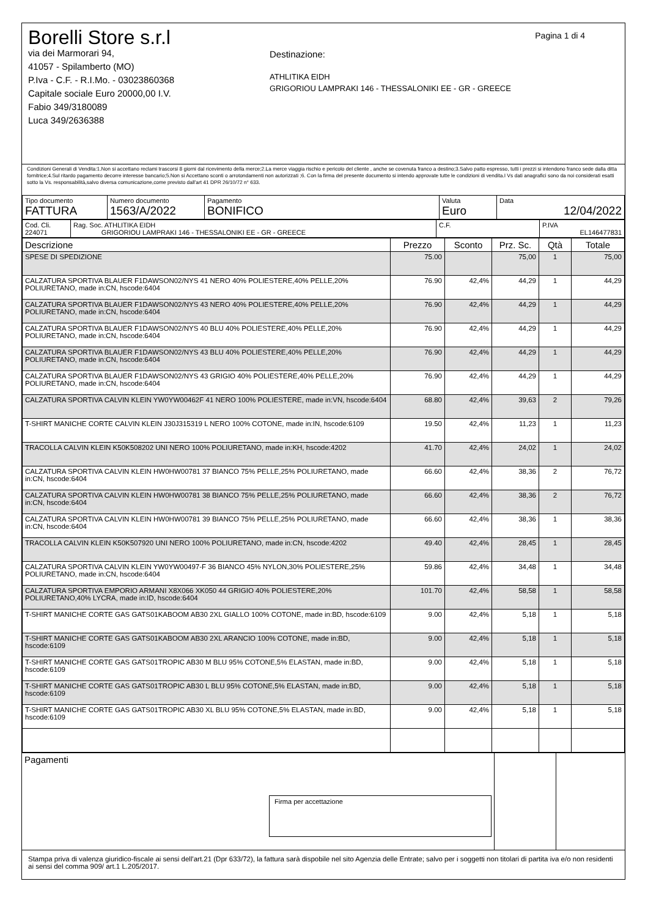Pagina 1 di 4
Borelli Store s.r.l
via dei Marmorari 94,
41057 - Spilamberto (MO)
P.Iva - C.F. - R.I.Mo. - 03023860368
Capitale sociale Euro 20000,00 I.V.
Fabio 349/3180089
Luca 349/2636388
Destinazione:
ATHLITIKA EIDH
GRIGORIOU LAMPRAKI 146 - THESSALONIKI EE - GR - GREECE
Condizioni Generali di Vendita:1.Non si accettano reclami trascorsi 8 giorni dal ricevimento della merce;2.La merce viaggia rischio e pericolo del cliente , anche se covenuta franco a destino;3.Salvo patto espresso, tutti i prezzi si intendono franco sede dalla ditta fornitrice;4.Sul ritardo pagamento decorre interesse bancario;5.Non si Accettano sconti o arrotondamenti non autorizzati ;6. Con la firma del presente documento si intendo approvate tutte le condizioni di vendita.I Vs dati anagrafici sono da noi considerati esatti sotto la Vs. responsabilità,salvo diversa comunicazione,come previsto dall'art 41 DPR 26/10/72 n° 633.
| Tipo documento FATTURA | Numero documento 1563/A/2022 | Pagamento BONIFICO | Valuta Euro | Data 12/04/2022 |
| Cod. Cli. 224071 | Rag. Soc. ATHLITIKA EIDH GRIGORIOU LAMPRAKI 146 - THESSALONIKI EE - GR - GREECE | C.F. | P.IVA EL146477831 |
| Descrizione | Prezzo | Sconto | Prz. Sc. | Qtà | Totale |
| --- | --- | --- | --- | --- | --- |
| SPESE DI SPEDIZIONE | 75.00 | | 75,00 | 1 | 75,00 |
| CALZATURA SPORTIVA BLAUER F1DAWSON02/NYS 41 NERO 40% POLIESTERE,40% PELLE,20% POLIURETANO, made in:CN, hscode:6404 | 76.90 | 42,4% | 44,29 | 1 | 44,29 |
| CALZATURA SPORTIVA BLAUER F1DAWSON02/NYS 43 NERO 40% POLIESTERE,40% PELLE,20% POLIURETANO, made in:CN, hscode:6404 | 76.90 | 42,4% | 44,29 | 1 | 44,29 |
| CALZATURA SPORTIVA BLAUER F1DAWSON02/NYS 40 BLU 40% POLIESTERE,40% PELLE,20% POLIURETANO, made in:CN, hscode:6404 | 76.90 | 42,4% | 44,29 | 1 | 44,29 |
| CALZATURA SPORTIVA BLAUER F1DAWSON02/NYS 43 BLU 40% POLIESTERE,40% PELLE,20% POLIURETANO, made in:CN, hscode:6404 | 76.90 | 42,4% | 44,29 | 1 | 44,29 |
| CALZATURA SPORTIVA BLAUER F1DAWSON02/NYS 43 GRIGIO 40% POLIESTERE,40% PELLE,20% POLIURETANO, made in:CN, hscode:6404 | 76.90 | 42,4% | 44,29 | 1 | 44,29 |
| CALZATURA SPORTIVA CALVIN KLEIN YW0YW00462F 41 NERO 100% POLIESTERE, made in:VN, hscode:6404 | 68.80 | 42,4% | 39,63 | 2 | 79,26 |
| T-SHIRT MANICHE CORTE CALVIN KLEIN J30J315319 L NERO 100% COTONE, made in:IN, hscode:6109 | 19.50 | 42,4% | 11,23 | 1 | 11,23 |
| TRACOLLA CALVIN KLEIN K50K508202 UNI NERO 100% POLIURETANO, made in:KH, hscode:4202 | 41.70 | 42,4% | 24,02 | 1 | 24,02 |
| CALZATURA SPORTIVA CALVIN KLEIN HW0HW00781 37 BIANCO 75% PELLE,25% POLIURETANO, made in:CN, hscode:6404 | 66.60 | 42,4% | 38,36 | 2 | 76,72 |
| CALZATURA SPORTIVA CALVIN KLEIN HW0HW00781 38 BIANCO 75% PELLE,25% POLIURETANO, made in:CN, hscode:6404 | 66.60 | 42,4% | 38,36 | 2 | 76,72 |
| CALZATURA SPORTIVA CALVIN KLEIN HW0HW00781 39 BIANCO 75% PELLE,25% POLIURETANO, made in:CN, hscode:6404 | 66.60 | 42,4% | 38,36 | 1 | 38,36 |
| TRACOLLA CALVIN KLEIN K50K507920 UNI NERO 100% POLIURETANO, made in:CN, hscode:4202 | 49.40 | 42,4% | 28,45 | 1 | 28,45 |
| CALZATURA SPORTIVA CALVIN KLEIN YW0YW00497-F 36 BIANCO 45% NYLON,30% POLIESTERE,25% POLIURETANO, made in:CN, hscode:6404 | 59.86 | 42,4% | 34,48 | 1 | 34,48 |
| CALZATURA SPORTIVA EMPORIO ARMANI X8X066 XK050 44 GRIGIO 40% POLIESTERE,20% POLIURETANO,40% LYCRA, made in:ID, hscode:6404 | 101.70 | 42,4% | 58,58 | 1 | 58,58 |
| T-SHIRT MANICHE CORTE GAS GATS01KABOOM AB30 2XL GIALLO 100% COTONE, made in:BD, hscode:6109 | 9.00 | 42,4% | 5,18 | 1 | 5,18 |
| T-SHIRT MANICHE CORTE GAS GATS01KABOOM AB30 2XL ARANCIO 100% COTONE, made in:BD, hscode:6109 | 9.00 | 42,4% | 5,18 | 1 | 5,18 |
| T-SHIRT MANICHE CORTE GAS GATS01TROPIC AB30 M BLU 95% COTONE,5% ELASTAN, made in:BD, hscode:6109 | 9.00 | 42,4% | 5,18 | 1 | 5,18 |
| T-SHIRT MANICHE CORTE GAS GATS01TROPIC AB30 L BLU 95% COTONE,5% ELASTAN, made in:BD, hscode:6109 | 9.00 | 42,4% | 5,18 | 1 | 5,18 |
| T-SHIRT MANICHE CORTE GAS GATS01TROPIC AB30 XL BLU 95% COTONE,5% ELASTAN, made in:BD, hscode:6109 | 9.00 | 42,4% | 5,18 | 1 | 5,18 |
| Pagamenti Firma per accettazione | | |
Stampa priva di valenza giuridico-fiscale ai sensi dell'art.21 (Dpr 633/72), la fattura sarà dispobile nel sito Agenzia delle Entrate; salvo per i soggetti non titolari di partita iva e/o non residenti ai sensi del comma 909/ art.1 L.205/2017.